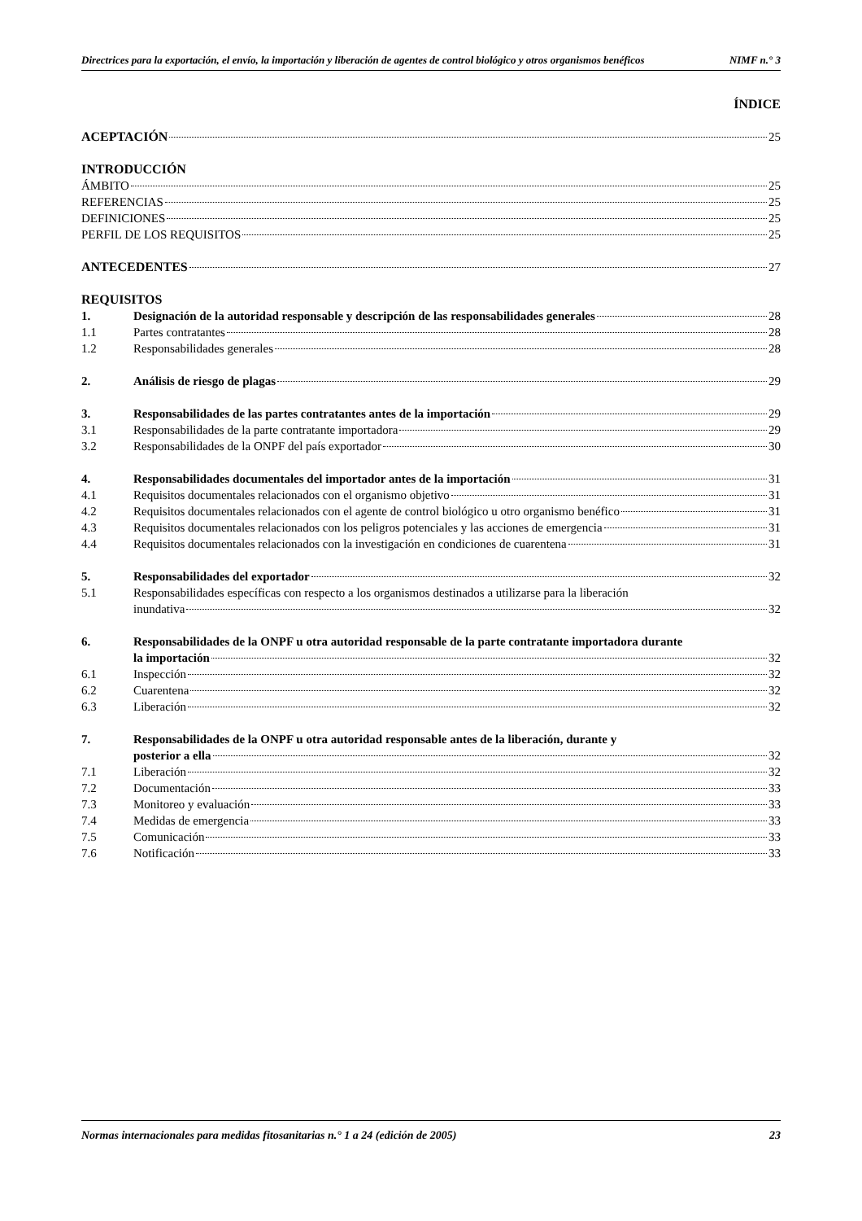Directrices para la exportación, el envío, la importación y liberación de agentes de control biológico y otros organismos benéficos NIMF n.° 3
ÍNDICE
ACEPTACIÓN 25
INTRODUCCIÓN
ÁMBITO 25
REFERENCIAS 25
DEFINICIONES 25
PERFIL DE LOS REQUISITOS 25
ANTECEDENTES 27
REQUISITOS
1. Designación de la autoridad responsable y descripción de las responsabilidades generales 28
1.1 Partes contratantes 28
1.2 Responsabilidades generales 28
2. Análisis de riesgo de plagas 29
3. Responsabilidades de las partes contratantes antes de la importación 29
3.1 Responsabilidades de la parte contratante importadora 29
3.2 Responsabilidades de la ONPF del país exportador 30
4. Responsabilidades documentales del importador antes de la importación 31
4.1 Requisitos documentales relacionados con el organismo objetivo 31
4.2 Requisitos documentales relacionados con el agente de control biológico u otro organismo benéfico 31
4.3 Requisitos documentales relacionados con los peligros potenciales y las acciones de emergencia 31
4.4 Requisitos documentales relacionados con la investigación en condiciones de cuarentena 31
5. Responsabilidades del exportador 32
5.1 Responsabilidades específicas con respecto a los organismos destinados a utilizarse para la liberación
inundativa 32
6. Responsabilidades de la ONPF u otra autoridad responsable de la parte contratante importadora durante
la importación 32
6.1 Inspección 32
6.2 Cuarentena 32
6.3 Liberación 32
7. Responsabilidades de la ONPF u otra autoridad responsable antes de la liberación, durante y
posterior a ella 32
7.1 Liberación 32
7.2 Documentación 33
7.3 Monitoreo y evaluación 33
7.4 Medidas de emergencia 33
7.5 Comunicación 33
7.6 Notificación 33
Normas internacionales para medidas fitosanitarias n.° 1 a 24 (edición de 2005) 23